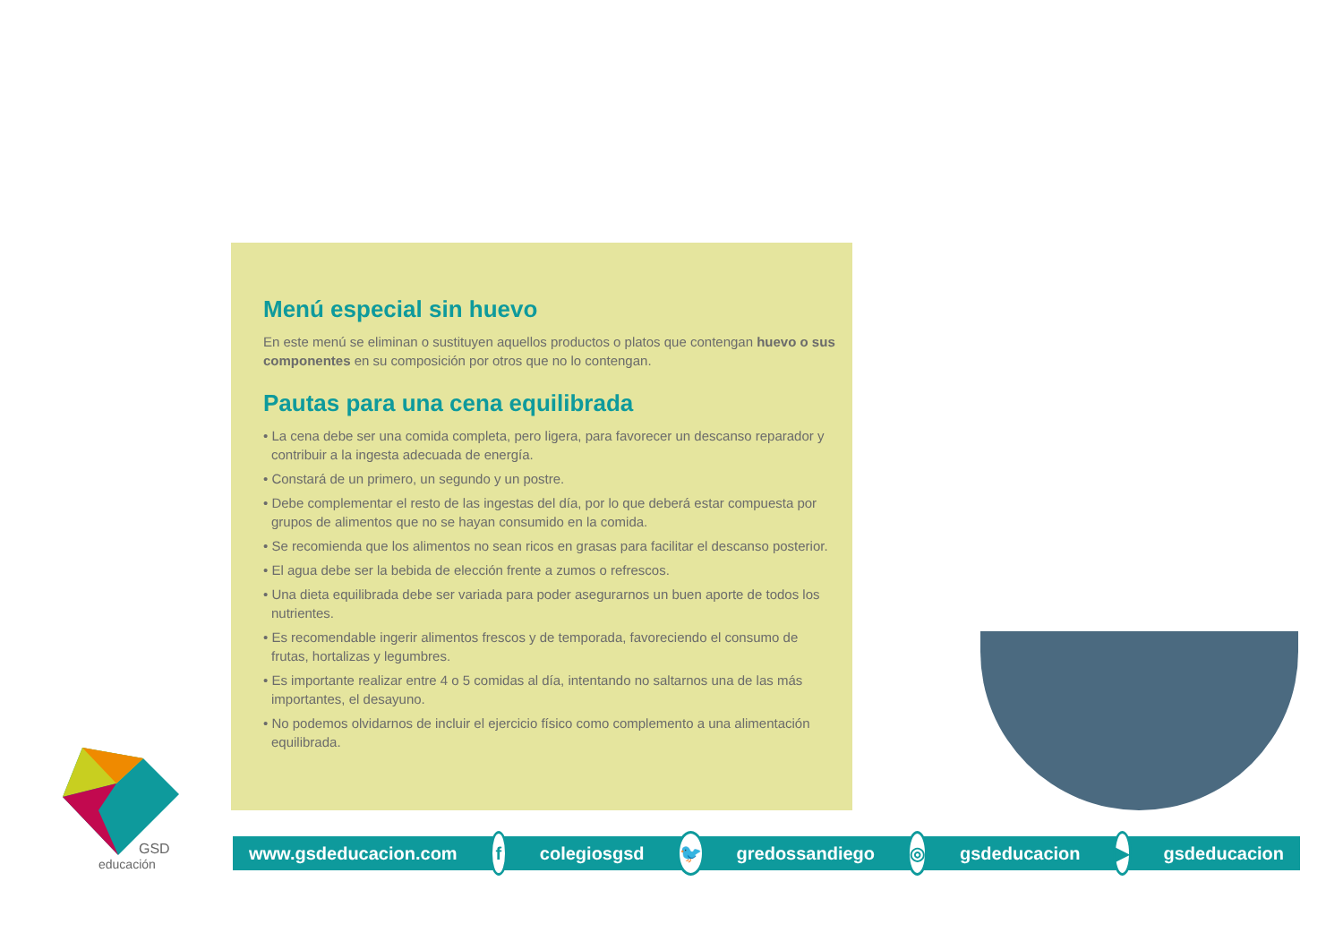Menú especial sin huevo
En este menú se eliminan o sustituyen aquellos productos o platos que contengan huevo o sus componentes en su composición por otros que no lo contengan.
Pautas para una cena equilibrada
• La cena debe ser una comida completa, pero ligera, para favorecer un descanso reparador y contribuir a la ingesta adecuada de energía.
• Constará de un primero, un segundo y un postre.
• Debe complementar el resto de las ingestas del día, por lo que deberá estar compuesta por grupos de alimentos que no se hayan consumido en la comida.
• Se recomienda que los alimentos no sean ricos en grasas para facilitar el descanso posterior.
• El agua debe ser la bebida de elección frente a zumos o refrescos.
• Una dieta equilibrada debe ser variada para poder asegurarnos un buen aporte de todos los nutrientes.
• Es recomendable ingerir alimentos frescos y de temporada, favoreciendo el consumo de frutas, hortalizas y legumbres.
• Es importante realizar entre 4 o 5 comidas al día, intentando no saltarnos una de las más importantes, el desayuno.
• No podemos olvidarnos de incluir el ejercicio físico como complemento a una alimentación equilibrada.
GSD
educación
www.gsdeducacion.com f colegiosgsd 🐦 gredossandiego ◎ gsdeducacion ▶ gsdeducacion